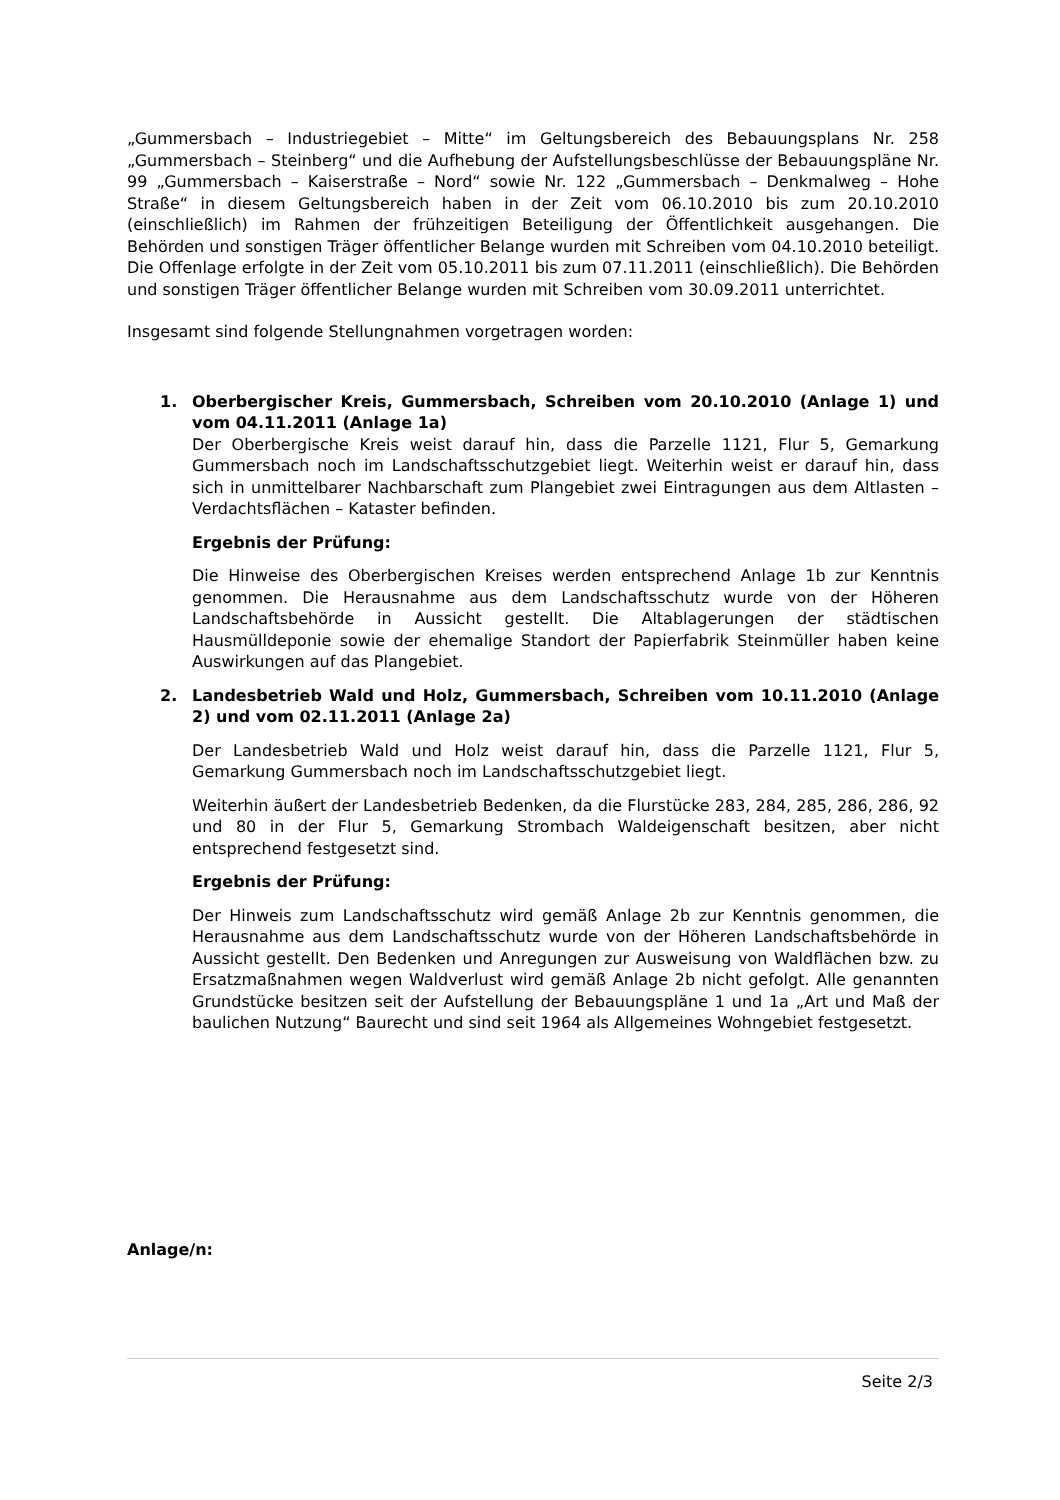„Gummersbach – Industriegebiet – Mitte“ im Geltungsbereich des Bebauungsplans Nr. 258 „Gummersbach – Steinberg“ und die Aufhebung der Aufstellungsbeschlüsse der Bebauungspläne Nr. 99 „Gummersbach – Kaiserstraße – Nord“ sowie Nr. 122 „Gummersbach – Denkmalweg – Hohe Straße“ in diesem Geltungsbereich haben in der Zeit vom 06.10.2010 bis zum 20.10.2010 (einschließlich) im Rahmen der frühzeitigen Beteiligung der Öffentlichkeit ausgehangen. Die Behörden und sonstigen Träger öffentlicher Belange wurden mit Schreiben vom 04.10.2010 beteiligt. Die Offenlage erfolgte in der Zeit vom 05.10.2011 bis zum 07.11.2011 (einschließlich). Die Behörden und sonstigen Träger öffentlicher Belange wurden mit Schreiben vom 30.09.2011 unterrichtet.
Insgesamt sind folgende Stellungnahmen vorgetragen worden:
1. Oberbergischer Kreis, Gummersbach, Schreiben vom 20.10.2010 (Anlage 1) und vom 04.11.2011 (Anlage 1a)
Der Oberbergische Kreis weist darauf hin, dass die Parzelle 1121, Flur 5, Gemarkung Gummersbach noch im Landschaftsschutzgebiet liegt. Weiterhin weist er darauf hin, dass sich in unmittelbarer Nachbarschaft zum Plangebiet zwei Eintragungen aus dem Altlasten – Verdachtsflächen – Kataster befinden.
Ergebnis der Prüfung:
Die Hinweise des Oberbergischen Kreises werden entsprechend Anlage 1b zur Kenntnis genommen. Die Herausnahme aus dem Landschaftsschutz wurde von der Höheren Landschaftsbehörde in Aussicht gestellt. Die Altablagerungen der städtischen Hausmülldeponie sowie der ehemalige Standort der Papierfabrik Steinmüller haben keine Auswirkungen auf das Plangebiet.
2. Landesbetrieb Wald und Holz, Gummersbach, Schreiben vom 10.11.2010 (Anlage 2) und vom 02.11.2011 (Anlage 2a)
Der Landesbetrieb Wald und Holz weist darauf hin, dass die Parzelle 1121, Flur 5, Gemarkung Gummersbach noch im Landschaftsschutzgebiet liegt.
Weiterhin äußert der Landesbetrieb Bedenken, da die Flurstücke 283, 284, 285, 286, 286, 92 und 80 in der Flur 5, Gemarkung Strombach Waldeigenschaft besitzen, aber nicht entsprechend festgesetzt sind.
Ergebnis der Prüfung:
Der Hinweis zum Landschaftsschutz wird gemäß Anlage 2b zur Kenntnis genommen, die Herausnahme aus dem Landschaftsschutz wurde von der Höheren Landschaftsbehörde in Aussicht gestellt. Den Bedenken und Anregungen zur Ausweisung von Waldflächen bzw. zu Ersatzmaßnahmen wegen Waldverlust wird gemäß Anlage 2b nicht gefolgt. Alle genannten Grundstücke besitzen seit der Aufstellung der Bebauungspläne 1 und 1a „Art und Maß der baulichen Nutzung“ Baurecht und sind seit 1964 als Allgemeines Wohngebiet festgesetzt.
Anlage/n:
Seite 2/3